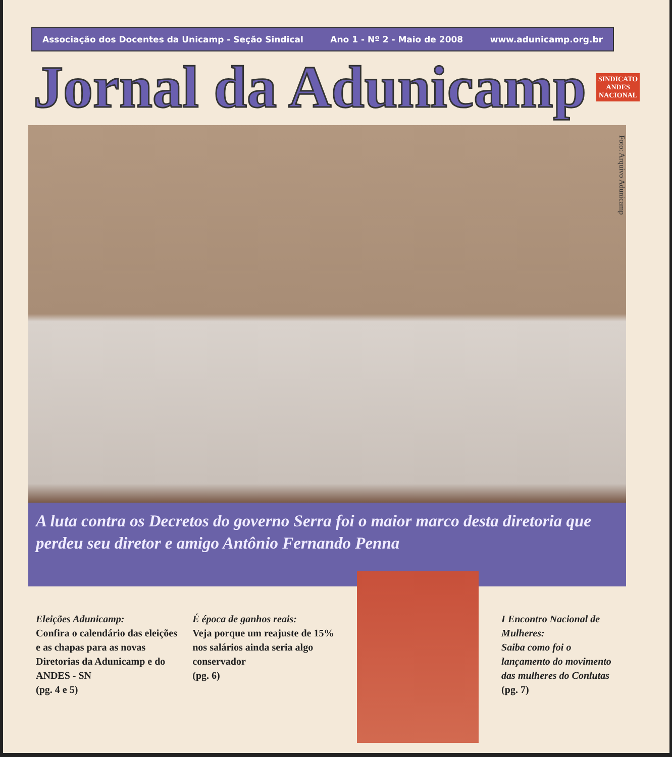Associação dos Docentes da Unicamp - Seção Sindical Ano 1 - Nº 2 - Maio de 2008 www.adunicamp.org.br
Jornal da Adunicamp SINDICATO
ANDES
NACIONAL
Foto: Arquivo Adunicamp
A luta contra os Decretos do governo Serra foi o maior marco desta diretoria que perdeu seu diretor e amigo Antônio Fernando Penna
Eleições Adunicamp:
Confira o calendário das eleições e as chapas para as novas Diretorias da Adunicamp e do ANDES - SN
(pg. 4 e 5)
É época de ganhos reais:
Veja porque um reajuste de 15% nos salários ainda seria algo conservador
(pg. 6)
I Encontro Nacional de Mulheres:
Saiba como foi o lançamento do movimento das mulheres do Conlutas
(pg. 7)